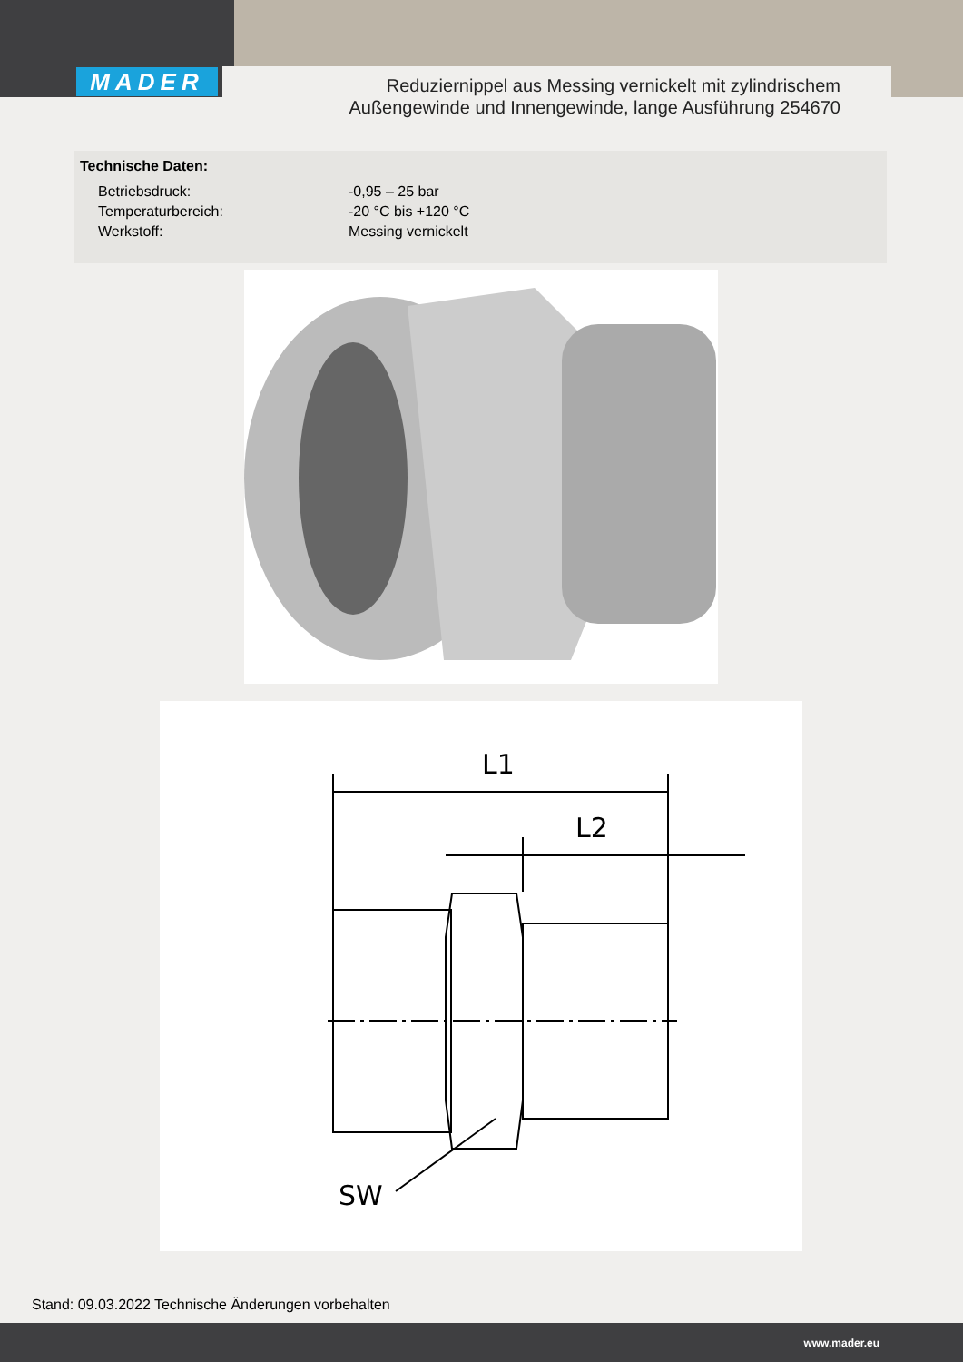MADER
Reduziernippel aus Messing vernickelt mit zylindrischem
Außengewinde und Innengewinde, lange Ausführung 254670
Technische Daten:
| Betriebsdruck: | -0,95 – 25 bar |
| Temperaturbereich: | -20 °C bis +120 °C |
| Werkstoff: | Messing vernickelt |
L1
L2
SW
Stand: 09.03.2022 Technische Änderungen vorbehalten
www.mader.eu